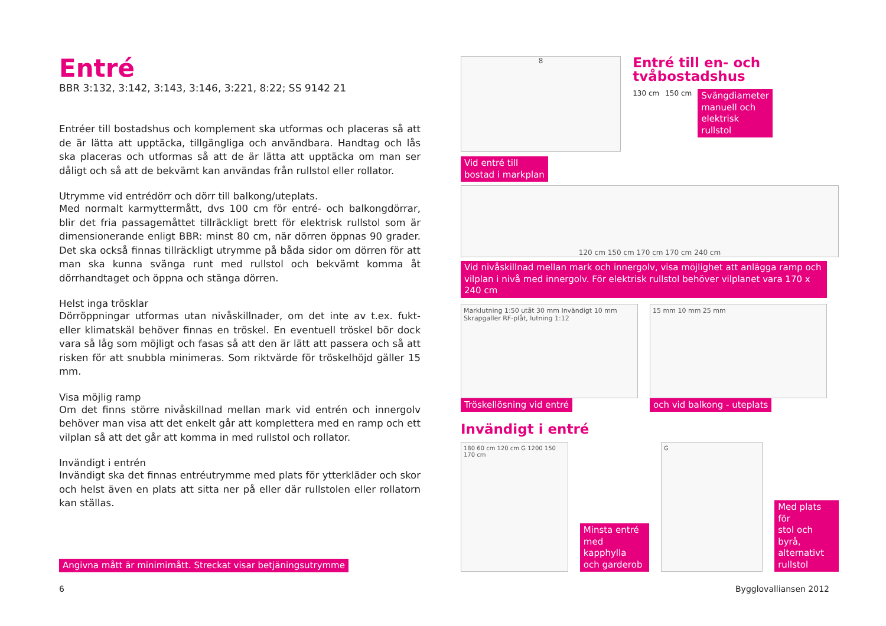Entré
BBR 3:132, 3:142, 3:143, 3:146, 3:221, 8:22; SS 9142 21
Entréer till bostadshus och komplement ska utformas och placeras så att de är lätta att upptäcka, tillgängliga och användbara. Handtag och lås ska placeras och utformas så att de är lätta att upptäcka om man ser dåligt och så att de bekvämt kan användas från rullstol eller rollator.
Utrymme vid entrédörr och dörr till balkong/uteplats.
Med normalt karmyttermått, dvs 100 cm för entré- och balkongdörrar, blir det fria passagemåttet tillräckligt brett för elektrisk rullstol som är dimensionerande enligt BBR: minst 80 cm, när dörren öppnas 90 grader. Det ska också finnas tillräckligt utrymme på båda sidor om dörren för att man ska kunna svänga runt med rullstol och bekvämt komma åt dörrhandtaget och öppna och stänga dörren.
Helst inga trösklar
Dörröppningar utformas utan nivåskillnader, om det inte av t.ex. fukt- eller klimatskäl behöver finnas en tröskel. En eventuell tröskel bör dock vara så låg som möjligt och fasas så att den är lätt att passera och så att risken för att snubbla minimeras. Som riktvärde för tröskelhöjd gäller 15 mm.
Visa möjlig ramp
Om det finns större nivåskillnad mellan mark vid entrén och innergolv behöver man visa att det enkelt går att komplettera med en ramp och ett vilplan så att det går att komma in med rullstol och rollator.
Invändigt i entrén
Invändigt ska det finnas entréutrymme med plats för ytterkläder och skor och helst även en plats att sitta ner på eller där rullstolen eller rollatorn kan ställas.
Angivna mått är minimimått. Streckat visar betjäningsutrymme
8
Entré till en- och tvåbostadshus
130 cm 150 cm Svängdiameter
manuell och
elektrisk
rullstol
Vid entré till
bostad i markplan
120 cm 150 cm 170 cm 170 cm 240 cm
Vid nivåskillnad mellan mark och innergolv, visa möjlighet att anlägga ramp och vilplan i nivå med innergolv. För elektrisk rullstol behöver vilplanet vara 170 x 240 cm
Marklutning 1:50 utåt 30 mm Invändigt 10 mm Skrapgaller RF-plåt, lutning 1:12
Tröskellösning vid entré
15 mm 10 mm 25 mm
och vid balkong - uteplats
Invändigt i entré
180 60 cm 120 cm G 1200 150 170 cm
Minsta entré
med kapphylla
och garderob
G
Med plats för
stol och byrå,
alternativt
rullstol
6 Bygglovalliansen 2012